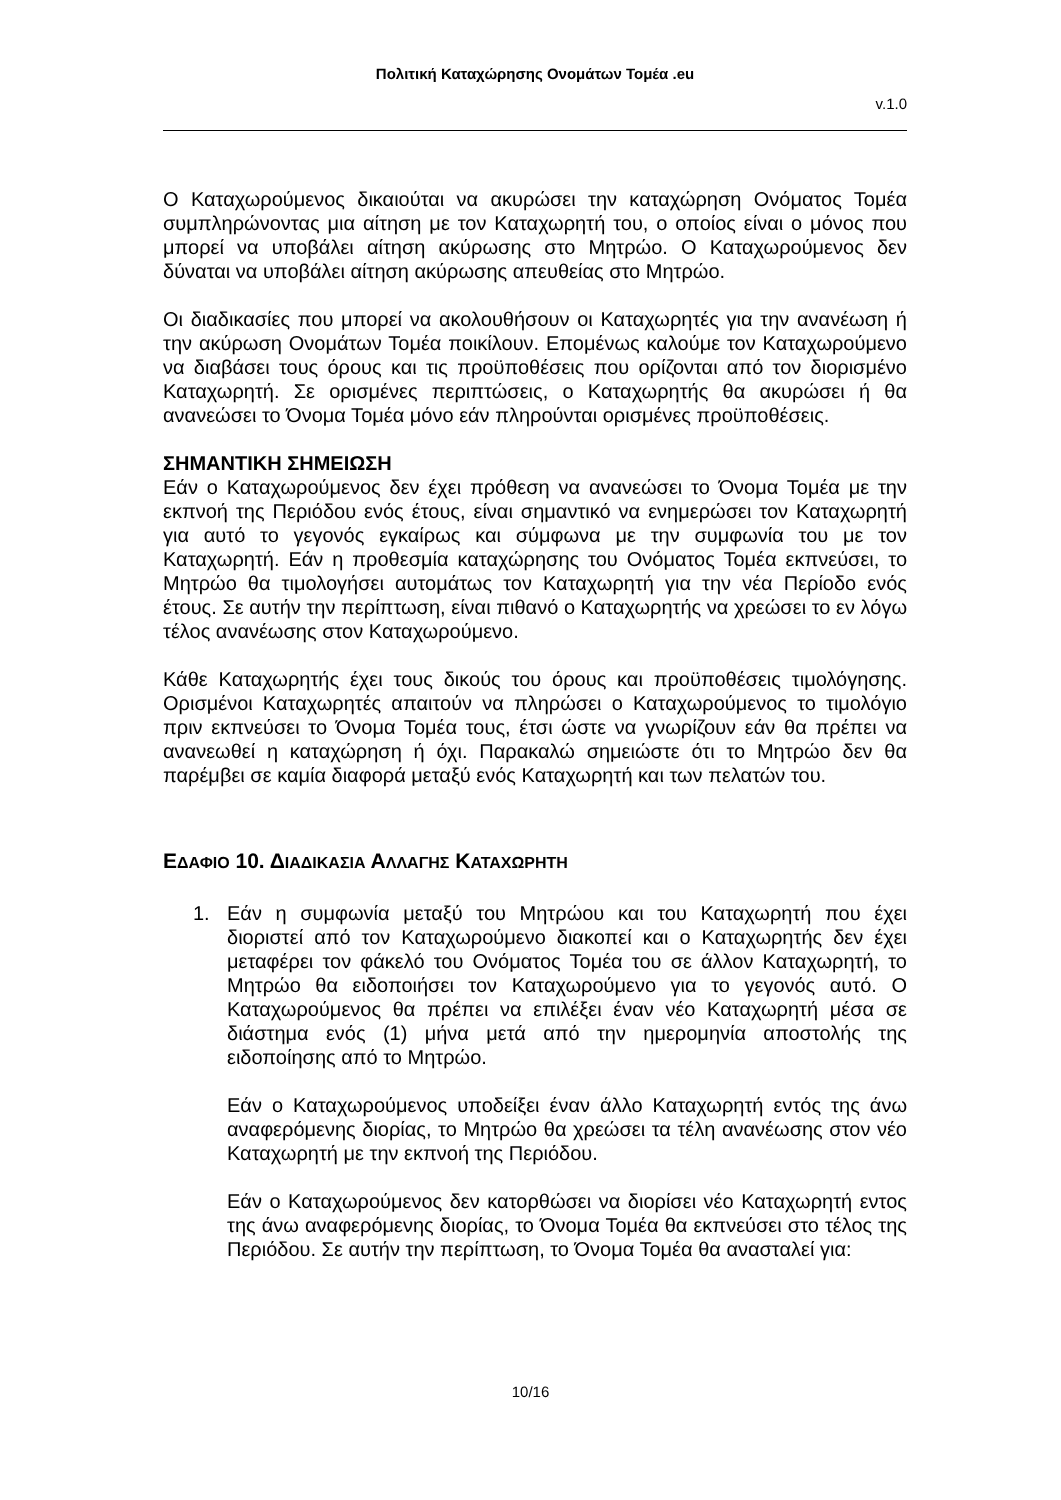Πολιτική Καταχώρησης Ονομάτων Τομέα .eu
v.1.0
Ο Καταχωρούμενος δικαιούται να ακυρώσει την καταχώρηση Ονόματος Τομέα συμπληρώνοντας μια αίτηση με τον Καταχωρητή του, ο οποίος είναι ο μόνος που μπορεί να υποβάλει αίτηση ακύρωσης στο Μητρώο. Ο Καταχωρούμενος δεν δύναται να υποβάλει αίτηση ακύρωσης απευθείας στο Μητρώο.
Οι διαδικασίες που μπορεί να ακολουθήσουν οι Καταχωρητές για την ανανέωση ή την ακύρωση Ονομάτων Τομέα ποικίλουν. Επομένως καλούμε τον Καταχωρούμενο να διαβάσει τους όρους και τις προϋποθέσεις που ορίζονται από τον διορισμένο Καταχωρητή. Σε ορισμένες περιπτώσεις, ο Καταχωρητής θα ακυρώσει ή θα ανανεώσει το Όνομα Τομέα μόνο εάν πληρούνται ορισμένες προϋποθέσεις.
ΣΗΜΑΝΤΙΚΗ ΣΗΜΕΙΩΣΗ
Εάν ο Καταχωρούμενος δεν έχει πρόθεση να ανανεώσει το Όνομα Τομέα με την εκπνοή της Περιόδου ενός έτους, είναι σημαντικό να ενημερώσει τον Καταχωρητή για αυτό το γεγονός εγκαίρως και σύμφωνα με την συμφωνία του με τον Καταχωρητή. Εάν η προθεσμία καταχώρησης του Ονόματος Τομέα εκπνεύσει, το Μητρώο θα τιμολογήσει αυτομάτως τον Καταχωρητή για την νέα Περίοδο ενός έτους. Σε αυτήν την περίπτωση, είναι πιθανό ο Καταχωρητής να χρεώσει το εν λόγω τέλος ανανέωσης στον Καταχωρούμενο.
Κάθε Καταχωρητής έχει τους δικούς του όρους και προϋποθέσεις τιμολόγησης. Ορισμένοι Καταχωρητές απαιτούν να πληρώσει ο Καταχωρούμενος το τιμολόγιο πριν εκπνεύσει το Όνομα Τομέα τους, έτσι ώστε να γνωρίζουν εάν θα πρέπει να ανανεωθεί η καταχώρηση ή όχι. Παρακαλώ σημειώστε ότι το Μητρώο δεν θα παρέμβει σε καμία διαφορά μεταξύ ενός Καταχωρητή και των πελατών του.
ΕΔΑΦΙΟ 10. ΔΙΑΔΙΚΑΣΙΑ ΑΛΛΑΓΗΣ ΚΑΤΑΧΩΡΗΤΗ
1. Εάν η συμφωνία μεταξύ του Μητρώου και του Καταχωρητή που έχει διοριστεί από τον Καταχωρούμενο διακοπεί και ο Καταχωρητής δεν έχει μεταφέρει τον φάκελό του Ονόματος Τομέα του σε άλλον Καταχωρητή, το Μητρώο θα ειδοποιήσει τον Καταχωρούμενο για το γεγονός αυτό. Ο Καταχωρούμενος θα πρέπει να επιλέξει έναν νέο Καταχωρητή μέσα σε διάστημα ενός (1) μήνα μετά από την ημερομηνία αποστολής της ειδοποίησης από το Μητρώο.
Εάν ο Καταχωρούμενος υποδείξει έναν άλλο Καταχωρητή εντός της άνω αναφερόμενης διορίας, το Μητρώο θα χρεώσει τα τέλη ανανέωσης στον νέο Καταχωρητή με την εκπνοή της Περιόδου.
Εάν ο Καταχωρούμενος δεν κατορθώσει να διορίσει νέο Καταχωρητή εντος της άνω αναφερόμενης διορίας, το Όνομα Τομέα θα εκπνεύσει στο τέλος της Περιόδου. Σε αυτήν την περίπτωση, το Όνομα Τομέα θα ανασταλεί για:
10/16